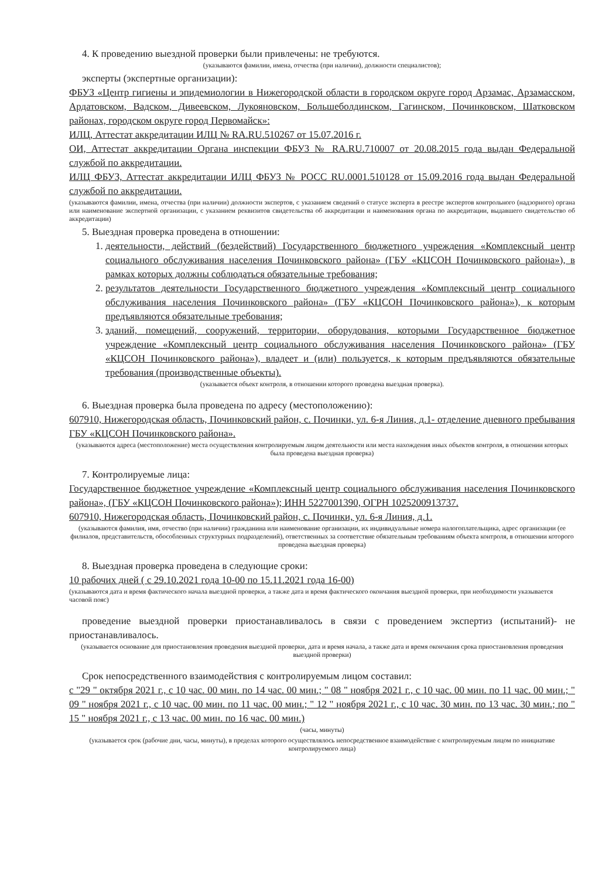4. К проведению выездной проверки были привлечены: не требуются.
(указываются фамилии, имена, отчества (при наличии), должности специалистов);
эксперты (экспертные организации):
ФБУЗ «Центр гигиены и эпидемиологии в Нижегородской области в городском округе город Арзамас, Арзамасском, Ардатовском, Вадском, Дивеевском, Лукояновском, Большеболдинском, Гагинском, Починковском, Шатковском районах, городском округе город Первомайск»:
ИЛЦ, Аттестат аккредитации ИЛЦ № RA.RU.510267 от 15.07.2016 г.
ОИ, Аттестат аккредитации Органа инспекции ФБУЗ № RA.RU.710007 от 20.08.2015 года выдан Федеральной службой по аккредитации.
ИЛЦ ФБУЗ, Аттестат аккредитации ИЛЦ ФБУЗ № РОСС RU.0001.510128 от 15.09.2016 года выдан Федеральной службой по аккредитации.
(указываются фамилии, имена, отчества (при наличии) должности экспертов, с указанием сведений о статусе эксперта в реестре экспертов контрольного (надзорного) органа или наименование экспертной организации, с указанием реквизитов свидетельства об аккредитации и наименования органа по аккредитации, выдавшего свидетельство об аккредитации)
5. Выездная проверка проведена в отношении:
1. деятельности, действий (бездействий) Государственного бюджетного учреждения «Комплексный центр социального обслуживания населения Починковского района» (ГБУ «КЦСОН Починковского района»), в рамках которых должны соблюдаться обязательные требования;
2. результатов деятельности Государственного бюджетного учреждения «Комплексный центр социального обслуживания населения Починковского района» (ГБУ «КЦСОН Починковского района»), к которым предъявляются обязательные требования;
3. зданий, помещений, сооружений, территории, оборудования, которыми Государственное бюджетное учреждение «Комплексный центр социального обслуживания населения Починковского района» (ГБУ «КЦСОН Починковского района»), владеет и (или) пользуется, к которым предъявляются обязательные требования (производственные объекты).
(указывается объект контроля, в отношении которого проведена выездная проверка).
6. Выездная проверка была проведена по адресу (местоположению):
607910, Нижегородская область, Починковский район, с. Починки, ул. 6-я Линия, д.1- отделение дневного пребывания ГБУ «КЦСОН Починковского района».
(указываются адреса (местоположение) места осуществления контролируемым лицом деятельности или места нахождения иных объектов контроля, в отношении которых была проведена выездная проверка)
7. Контролируемые лица:
Государственное бюджетное учреждение «Комплексный центр социального обслуживания населения Починковского района», (ГБУ «КЦСОН Починковского района»); ИНН 5227001390, ОГРН 1025200913737.
607910, Нижегородская область, Починковский район, с. Починки, ул. 6-я Линия, д.1.
(указываются фамилия, имя, отчество (при наличии) гражданина или наименование организации, их индивидуальные номера налогоплательщика, адрес организации (ее филиалов, представительств, обособленных структурных подразделений), ответственных за соответствие обязательным требованиям объекта контроля, в отношении которого проведена выездная проверка)
8. Выездная проверка проведена в следующие сроки:
10 рабочих дней ( с 29.10.2021 года 10-00 по 15.11.2021 года 16-00)
(указываются дата и время фактического начала выездной проверки, а также дата и время фактического окончания выездной проверки, при необходимости указывается часовой пояс)
проведение выездной проверки приостанавливалось в связи с проведением экспертиз (испытаний)- не приостанавливалось.
(указывается основание для приостановления проведения выездной проверки, дата и время начала, а также дата и время окончания срока приостановления проведения выездной проверки)
Срок непосредственного взаимодействия с контролируемым лицом составил:
с "29 " октября 2021 г., с 10 час. 00 мин. по 14 час. 00 мин.; " 08 " ноября 2021 г., с 10 час. 00 мин. по 11 час. 00 мин.; " 09 " ноября 2021 г., с 10 час. 00 мин. по 11 час. 00 мин.; " 12 " ноября 2021 г., с 10 час. 30 мин. по 13 час. 30 мин.; по " 15 " ноября 2021 г., с 13 час. 00 мин. по 16 час. 00 мин.)
(часы, минуты)
(указывается срок (рабочие дни, часы, минуты), в пределах которого осуществлялось непосредственное взаимодействие с контролируемым лицом по инициативе контролируемого лица)